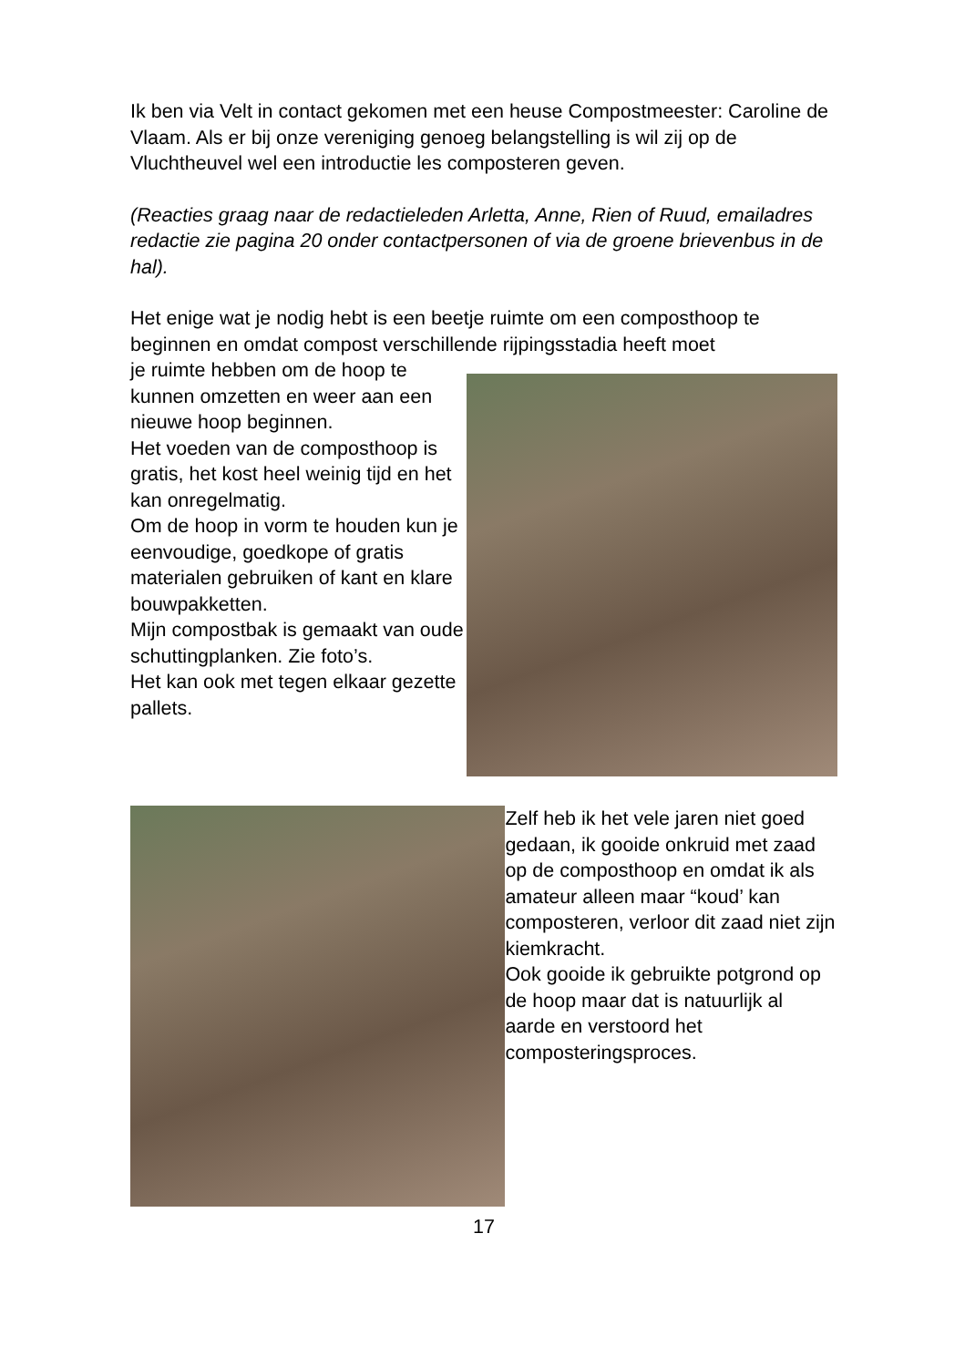Ik ben via Velt in contact gekomen met een heuse Compostmeester: Caroline de Vlaam. Als er bij onze vereniging genoeg belangstelling is wil zij op de Vluchtheuvel wel een introductie les composteren geven.
(Reacties graag naar de redactieleden Arletta, Anne, Rien of Ruud, emailadres redactie zie pagina 20 onder contactpersonen of via de groene brievenbus in de hal).
Het enige wat je nodig hebt is een beetje ruimte om een composthoop te beginnen en omdat compost verschillende rijpingsstadia heeft moet
je ruimte hebben om de hoop te kunnen omzetten en weer aan een nieuwe hoop beginnen.
Het voeden van de composthoop is gratis, het kost heel weinig tijd en het kan onregelmatig.
Om de hoop in vorm te houden kun je eenvoudige, goedkope of gratis materialen gebruiken of kant en klare bouwpakketten.
Mijn compostbak is gemaakt van oude schuttingplanken. Zie foto’s.
Het kan ook met tegen elkaar gezette pallets.
Zelf heb ik het vele jaren niet goed gedaan, ik gooide onkruid met zaad op de composthoop en omdat ik als amateur alleen maar “koud’ kan composteren, verloor dit zaad niet zijn kiemkracht.
Ook gooide ik gebruikte potgrond op de hoop maar dat is natuurlijk al aarde en verstoord het composteringsproces.
17